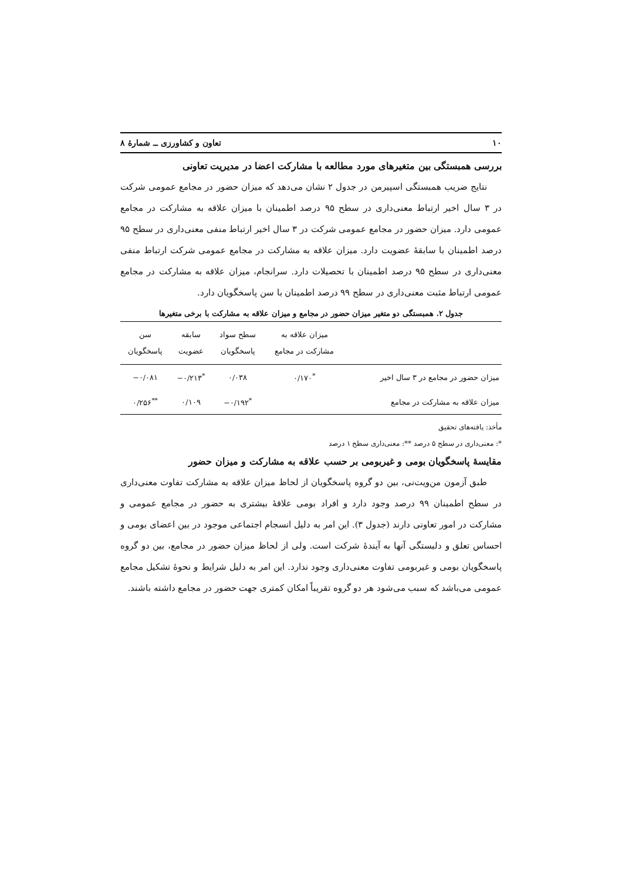۱۰ تعاون و کشاورزی ــ شمارهٔ ۸
بررسی همبستگی بین متغیرهای مورد مطالعه با مشارکت اعضا در مدیریت تعاونی
نتایج ضریب همبستگی اسپیرمن در جدول ۲ نشان می‌دهد که میزان حضور در مجامع عمومی شرکت در ۳ سال اخیر ارتباط معنی‌داری در سطح ۹۵ درصد اطمینان با میزان علاقه به مشارکت در مجامع عمومی دارد. میزان حضور در مجامع عمومی شرکت در ۳ سال اخیر ارتباط منفی معنی‌داری در سطح ۹۵ درصد اطمینان با سابقهٔ عضویت دارد. میزان علاقه به مشارکت در مجامع عمومی شرکت ارتباط منفی معنی‌داری در سطح ۹۵ درصد اطمینان با تحصیلات دارد. سرانجام، میزان علاقه به مشارکت در مجامع عمومی ارتباط مثبت معنی‌داری در سطح ۹۹ درصد اطمینان با سن پاسخگویان دارد.
جدول ۲. همبستگی دو متغیر میزان حضور در مجامع و میزان علاقه به مشارکت با برخی متغیرها
| | میزان علاقه به مشارکت در مجامع | سطح سواد پاسخگویان | سابقه عضویت | سن پاسخگویان |
| --- | --- | --- | --- | --- |
| میزان حضور در مجامع در ۳ سال اخیر | <sup>*</sup> ۰/۱۷۰ | ۰/۰۳۸ | <sup>*</sup> ۰/۲۱۳− | ۰/۰۸۱− |
| میزان علاقه به مشارکت در مجامع | | <sup>*</sup> ۰/۱۹۲− | ۰/۱۰۹ | <sup>**</sup> ۰/۲۵۶ |
مأخذ: یافته‌های تحقیق
*: معنی‌داری در سطح ۵ درصد **: معنی‌داری سطح ۱ درصد
مقایسهٔ پاسخگویان بومی و غیربومی بر حسب علاقه به مشارکت و میزان حضور
طبق آزمون من‌ویت‌نی، بین دو گروه پاسخگویان از لحاظ میزان علاقه به مشارکت تفاوت معنی‌داری در سطح اطمینان ۹۹ درصد وجود دارد و افراد بومی علاقهٔ بیشتری به حضور در مجامع عمومی و مشارکت در امور تعاونی دارند (جدول ۳). این امر به دلیل انسجام اجتماعی موجود در بین اعضای بومی و احساس تعلق و دلبستگی آنها به آیندهٔ شرکت است. ولی از لحاظ میزان حضور در مجامع، بین دو گروه پاسخگویان بومی و غیربومی تفاوت معنی‌داری وجود ندارد. این امر به دلیل شرایط و نحوهٔ تشکیل مجامع عمومی می‌باشد که سبب می‌شود هر دو گروه تقریباً امکان کمتری جهت حضور در مجامع داشته باشند.